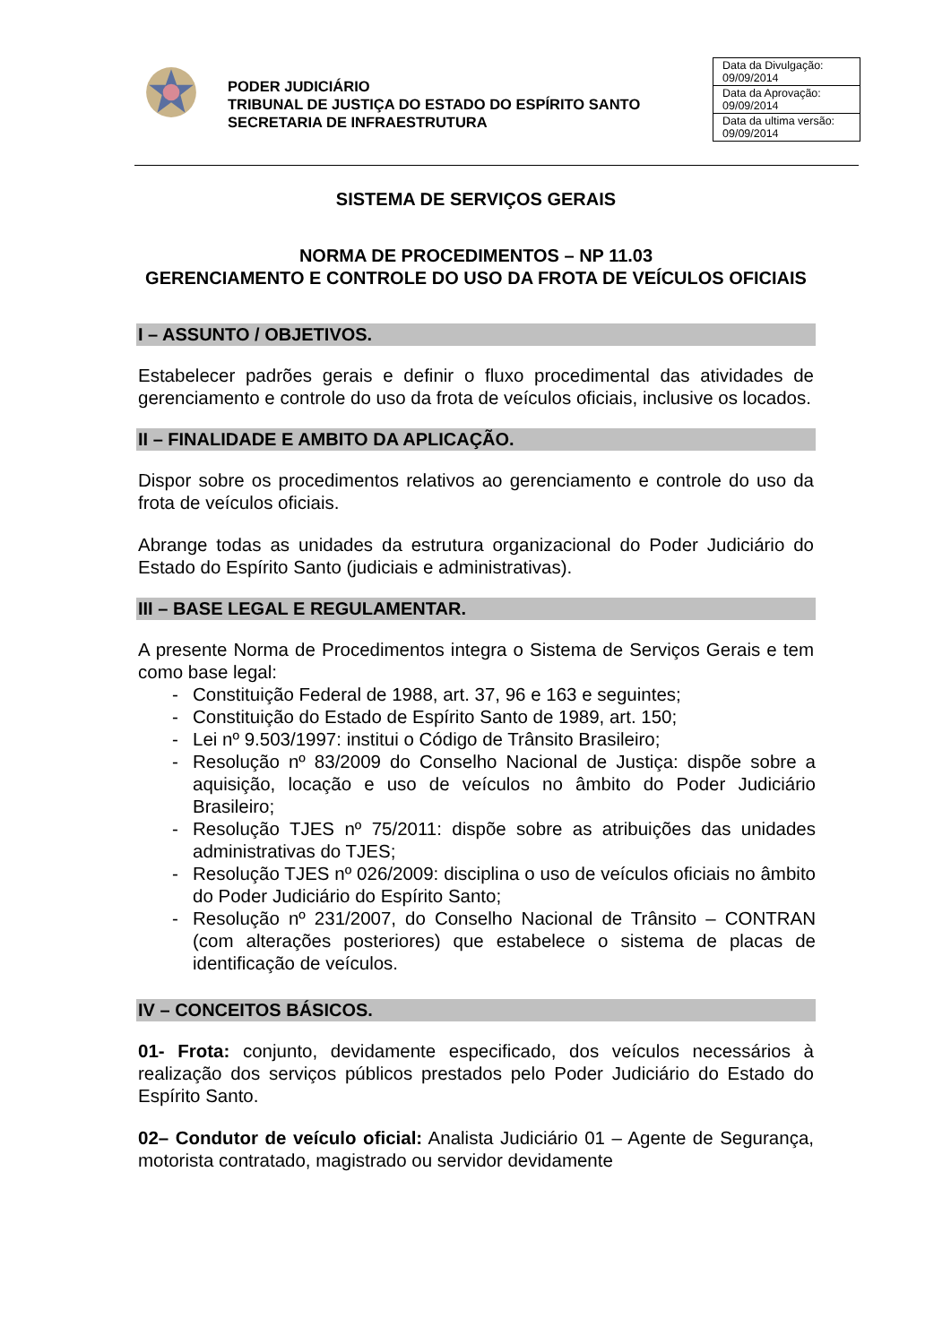PODER JUDICIÁRIO
TRIBUNAL DE JUSTIÇA DO ESTADO DO ESPÍRITO SANTO
SECRETARIA DE INFRAESTRUTURA
| Data da Divulgação: 09/09/2014 |
| Data da Aprovação: 09/09/2014 |
| Data da ultima versão: 09/09/2014 |
SISTEMA DE SERVIÇOS GERAIS
NORMA DE PROCEDIMENTOS – NP 11.03
GERENCIAMENTO E CONTROLE DO USO DA FROTA DE VEÍCULOS OFICIAIS
I – ASSUNTO / OBJETIVOS.
Estabelecer padrões gerais e definir o fluxo procedimental das atividades de gerenciamento e controle do uso da frota de veículos oficiais, inclusive os locados.
II – FINALIDADE E AMBITO DA APLICAÇÃO.
Dispor sobre os procedimentos relativos ao gerenciamento e controle do uso da frota de veículos oficiais.
Abrange todas as unidades da estrutura organizacional do Poder Judiciário do Estado do Espírito Santo (judiciais e administrativas).
III – BASE LEGAL E REGULAMENTAR.
A presente Norma de Procedimentos integra o Sistema de Serviços Gerais e tem como base legal:
- Constituição Federal de 1988, art. 37, 96 e 163 e seguintes;
- Constituição do Estado de Espírito Santo de 1989, art. 150;
- Lei nº 9.503/1997: institui o Código de Trânsito Brasileiro;
- Resolução nº 83/2009 do Conselho Nacional de Justiça: dispõe sobre a aquisição, locação e uso de veículos no âmbito do Poder Judiciário Brasileiro;
- Resolução TJES nº 75/2011: dispõe sobre as atribuições das unidades administrativas do TJES;
- Resolução TJES nº 026/2009: disciplina o uso de veículos oficiais no âmbito do Poder Judiciário do Espírito Santo;
- Resolução nº 231/2007, do Conselho Nacional de Trânsito – CONTRAN (com alterações posteriores) que estabelece o sistema de placas de identificação de veículos.
IV – CONCEITOS BÁSICOS.
01- Frota: conjunto, devidamente especificado, dos veículos necessários à realização dos serviços públicos prestados pelo Poder Judiciário do Estado do Espírito Santo.
02– Condutor de veículo oficial: Analista Judiciário 01 – Agente de Segurança, motorista contratado, magistrado ou servidor devidamente